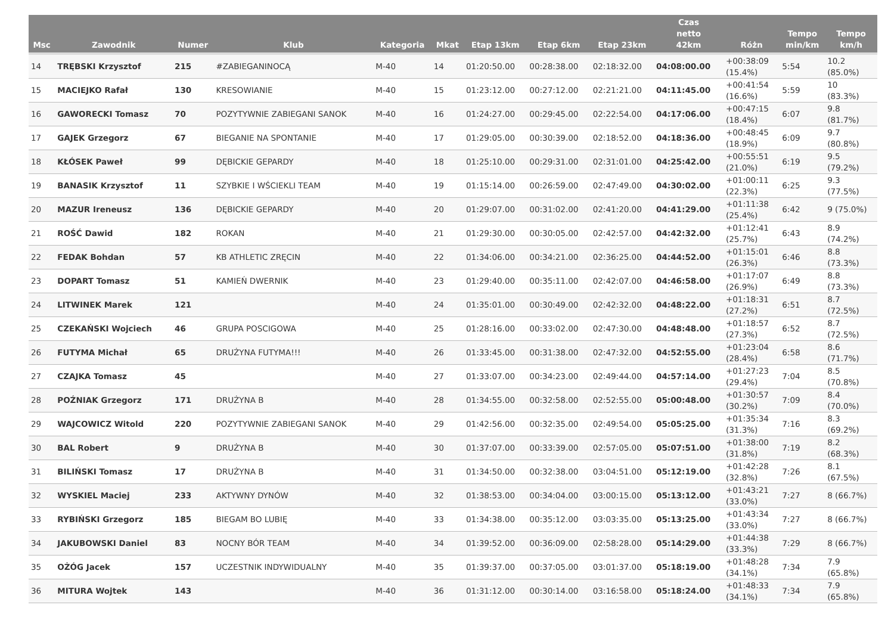| Msc | Zawodnik | Numer | Klub | Kategoria | Mkat | Etap 13km | Etap 6km | Etap 23km | Czas netto 42km | Różn | Tempo min/km | Tempo km/h |
| --- | --- | --- | --- | --- | --- | --- | --- | --- | --- | --- | --- | --- |
| 14 | TRĘBSKI Krzysztof | 215 | #ZABIEGANINOCĄ | M-40 | 14 | 01:20:50.00 | 00:28:38.00 | 02:18:32.00 | 04:08:00.00 | +00:38:09 (15.4%) | 5:54 | 10.2 (85.0%) |
| 15 | MACIEJKO Rafał | 130 | KRESOWIANIE | M-40 | 15 | 01:23:12.00 | 00:27:12.00 | 02:21:21.00 | 04:11:45.00 | +00:41:54 (16.6%) | 5:59 | 10 (83.3%) |
| 16 | GAWORECKI Tomasz | 70 | POZYTYWNIE ZABIEGANI SANOK | M-40 | 16 | 01:24:27.00 | 00:29:45.00 | 02:22:54.00 | 04:17:06.00 | +00:47:15 (18.4%) | 6:07 | 9.8 (81.7%) |
| 17 | GAJEK Grzegorz | 67 | BIEGANIE NA SPONTANIE | M-40 | 17 | 01:29:05.00 | 00:30:39.00 | 02:18:52.00 | 04:18:36.00 | +00:48:45 (18.9%) | 6:09 | 9.7 (80.8%) |
| 18 | KŁÓSEK Paweł | 99 | DĘBICKIE GEPARDY | M-40 | 18 | 01:25:10.00 | 00:29:31.00 | 02:31:01.00 | 04:25:42.00 | +00:55:51 (21.0%) | 6:19 | 9.5 (79.2%) |
| 19 | BANASIK Krzysztof | 11 | SZYBKIE I WŚCIEKLI TEAM | M-40 | 19 | 01:15:14.00 | 00:26:59.00 | 02:47:49.00 | 04:30:02.00 | +01:00:11 (22.3%) | 6:25 | 9.3 (77.5%) |
| 20 | MAZUR Ireneusz | 136 | DĘBICKIE GEPARDY | M-40 | 20 | 01:29:07.00 | 00:31:02.00 | 02:41:20.00 | 04:41:29.00 | +01:11:38 (25.4%) | 6:42 | 9 (75.0%) |
| 21 | ROŚĆ Dawid | 182 | ROKAN | M-40 | 21 | 01:29:30.00 | 00:30:05.00 | 02:42:57.00 | 04:42:32.00 | +01:12:41 (25.7%) | 6:43 | 8.9 (74.2%) |
| 22 | FEDAK Bohdan | 57 | KB ATHLETIC ZRĘCIN | M-40 | 22 | 01:34:06.00 | 00:34:21.00 | 02:36:25.00 | 04:44:52.00 | +01:15:01 (26.3%) | 6:46 | 8.8 (73.3%) |
| 23 | DOPART Tomasz | 51 | KAMIEŃ DWERNIK | M-40 | 23 | 01:29:40.00 | 00:35:11.00 | 02:42:07.00 | 04:46:58.00 | +01:17:07 (26.9%) | 6:49 | 8.8 (73.3%) |
| 24 | LITWINEK Marek | 121 | | M-40 | 24 | 01:35:01.00 | 00:30:49.00 | 02:42:32.00 | 04:48:22.00 | +01:18:31 (27.2%) | 6:51 | 8.7 (72.5%) |
| 25 | CZEKAŃSKI Wojciech | 46 | GRUPA POSCIGOWA | M-40 | 25 | 01:28:16.00 | 00:33:02.00 | 02:47:30.00 | 04:48:48.00 | +01:18:57 (27.3%) | 6:52 | 8.7 (72.5%) |
| 26 | FUTYMA Michał | 65 | DRUŻYNA FUTYMA!!! | M-40 | 26 | 01:33:45.00 | 00:31:38.00 | 02:47:32.00 | 04:52:55.00 | +01:23:04 (28.4%) | 6:58 | 8.6 (71.7%) |
| 27 | CZAJKA Tomasz | 45 | | M-40 | 27 | 01:33:07.00 | 00:34:23.00 | 02:49:44.00 | 04:57:14.00 | +01:27:23 (29.4%) | 7:04 | 8.5 (70.8%) |
| 28 | POŹNIAK Grzegorz | 171 | DRUŻYNA B | M-40 | 28 | 01:34:55.00 | 00:32:58.00 | 02:52:55.00 | 05:00:48.00 | +01:30:57 (30.2%) | 7:09 | 8.4 (70.0%) |
| 29 | WAJCOWICZ Witold | 220 | POZYTYWNIE ZABIEGANI SANOK | M-40 | 29 | 01:42:56.00 | 00:32:35.00 | 02:49:54.00 | 05:05:25.00 | +01:35:34 (31.3%) | 7:16 | 8.3 (69.2%) |
| 30 | BAL Robert | 9 | DRUŻYNA B | M-40 | 30 | 01:37:07.00 | 00:33:39.00 | 02:57:05.00 | 05:07:51.00 | +01:38:00 (31.8%) | 7:19 | 8.2 (68.3%) |
| 31 | BILIŃSKI Tomasz | 17 | DRUŻYNA B | M-40 | 31 | 01:34:50.00 | 00:32:38.00 | 03:04:51.00 | 05:12:19.00 | +01:42:28 (32.8%) | 7:26 | 8.1 (67.5%) |
| 32 | WYSKIEL Maciej | 233 | AKTYWNY DYNÓW | M-40 | 32 | 01:38:53.00 | 00:34:04.00 | 03:00:15.00 | 05:13:12.00 | +01:43:21 (33.0%) | 7:27 | 8 (66.7%) |
| 33 | RYBIŃSKI Grzegorz | 185 | BIEGAM BO LUBIĘ | M-40 | 33 | 01:34:38.00 | 00:35:12.00 | 03:03:35.00 | 05:13:25.00 | +01:43:34 (33.0%) | 7:27 | 8 (66.7%) |
| 34 | JAKUBOWSKI Daniel | 83 | NOCNY BÓR TEAM | M-40 | 34 | 01:39:52.00 | 00:36:09.00 | 02:58:28.00 | 05:14:29.00 | +01:44:38 (33.3%) | 7:29 | 8 (66.7%) |
| 35 | OŻÓG Jacek | 157 | UCZESTNIK INDYWIDUALNY | M-40 | 35 | 01:39:37.00 | 00:37:05.00 | 03:01:37.00 | 05:18:19.00 | +01:48:28 (34.1%) | 7:34 | 7.9 (65.8%) |
| 36 | MITURA Wojtek | 143 | | M-40 | 36 | 01:31:12.00 | 00:30:14.00 | 03:16:58.00 | 05:18:24.00 | +01:48:33 (34.1%) | 7:34 | 7.9 (65.8%) |